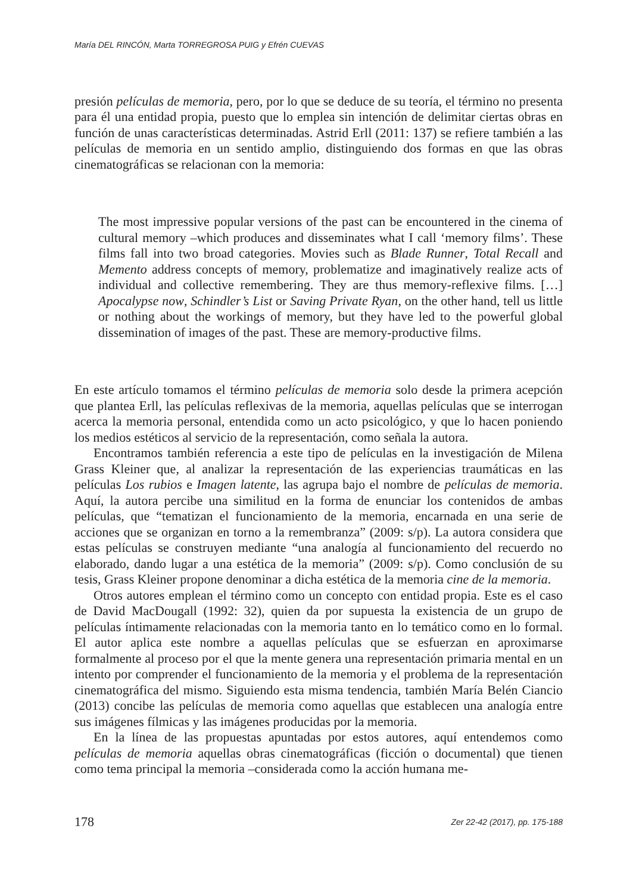María DEL RINCÓN, Marta TORREGROSA PUIG y Efrén CUEVAS
presión películas de memoria, pero, por lo que se deduce de su teoría, el término no presenta para él una entidad propia, puesto que lo emplea sin intención de delimitar ciertas obras en función de unas características determinadas. Astrid Erll (2011: 137) se refiere también a las películas de memoria en un sentido amplio, distinguiendo dos formas en que las obras cinematográficas se relacionan con la memoria:
The most impressive popular versions of the past can be encountered in the cinema of cultural memory –which produces and disseminates what I call ‘memory films’. These films fall into two broad categories. Movies such as Blade Runner, Total Recall and Memento address concepts of memory, problematize and imaginatively realize acts of individual and collective remembering. They are thus memory-reflexive films. […] Apocalypse now, Schindler’s List or Saving Private Ryan, on the other hand, tell us little or nothing about the workings of memory, but they have led to the powerful global dissemination of images of the past. These are memory-productive films.
En este artículo tomamos el término películas de memoria solo desde la primera acepción que plantea Erll, las películas reflexivas de la memoria, aquellas películas que se interrogan acerca la memoria personal, entendida como un acto psicológico, y que lo hacen poniendo los medios estéticos al servicio de la representación, como señala la autora.
Encontramos también referencia a este tipo de películas en la investigación de Milena Grass Kleiner que, al analizar la representación de las experiencias traumáticas en las películas Los rubios e Imagen latente, las agrupa bajo el nombre de películas de memoria. Aquí, la autora percibe una similitud en la forma de enunciar los contenidos de ambas películas, que “tematizan el funcionamiento de la memoria, encarnada en una serie de acciones que se organizan en torno a la remembranza” (2009: s/p). La autora considera que estas películas se construyen mediante “una analogía al funcionamiento del recuerdo no elaborado, dando lugar a una estética de la memoria” (2009: s/p). Como conclusión de su tesis, Grass Kleiner propone denominar a dicha estética de la memoria cine de la memoria.
Otros autores emplean el término como un concepto con entidad propia. Este es el caso de David MacDougall (1992: 32), quien da por supuesta la existencia de un grupo de películas íntimamente relacionadas con la memoria tanto en lo temático como en lo formal. El autor aplica este nombre a aquellas películas que se esfuerzan en aproximarse formalmente al proceso por el que la mente genera una representación primaria mental en un intento por comprender el funcionamiento de la memoria y el problema de la representación cinematográfica del mismo. Siguiendo esta misma tendencia, también María Belén Ciancio (2013) concibe las películas de memoria como aquellas que establecen una analogía entre sus imágenes fílmicas y las imágenes producidas por la memoria.
En la línea de las propuestas apuntadas por estos autores, aquí entendemos como películas de memoria aquellas obras cinematográficas (ficción o documental) que tienen como tema principal la memoria –considerada como la acción humana me-
178 Zer 22-42 (2017), pp. 175-188